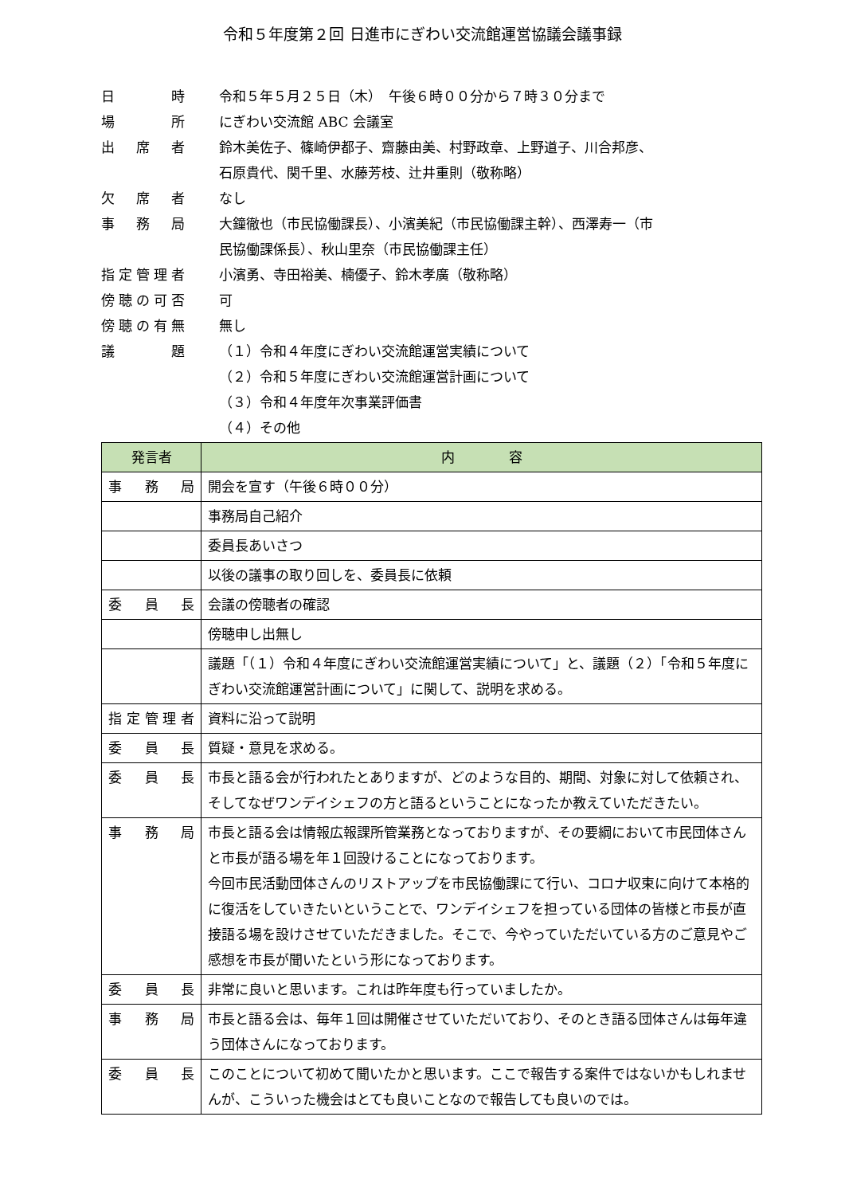令和５年度第２回 日進市にぎわい交流館運営協議会議事録
| 日 時 | 令和５年５月２５日（木） 午後６時００分から７時３０分まで |
| 場 所 | にぎわい交流館 ABC 会議室 |
| 出席者 | 鈴木美佐子、篠崎伊都子、齋藤由美、村野政章、上野道子、川合邦彦、 石原貴代、関千里、水藤芳枝、辻井重則（敬称略） |
| 欠席者 | なし |
| 事務局 | 大鐘徹也（市民協働課長）、小濱美紀（市民協働課主幹）、西澤寿一（市 民協働課係長）、秋山里奈（市民協働課主任） |
| 指定管理者 | 小濱勇、寺田裕美、楠優子、鈴木孝廣（敬称略） |
| 傍聴の可否 | 可 |
| 傍聴の有無 | 無し |
| 議 題 | （１）令和４年度にぎわい交流館運営実績について （２）令和５年度にぎわい交流館運営計画について （３）令和４年度年次事業評価書 （４）その他 |
| 発言者 | 内 容 |
| --- | --- |
| 事務局 | 開会を宣す（午後６時００分） |
| | 事務局自己紹介 |
| | 委員長あいさつ |
| | 以後の議事の取り回しを、委員長に依頼 |
| 委員長 | 会議の傍聴者の確認 |
| | 傍聴申し出無し |
| | 議題「（１）令和４年度にぎわい交流館運営実績について」と、議題（２）「令和５年度にぎわい交流館運営計画について」に関して、説明を求める。 |
| 指定管理者 | 資料に沿って説明 |
| 委員長 | 質疑・意見を求める。 |
| 委員長 | 市長と語る会が行われたとありますが、どのような目的、期間、対象に対して依頼され、そしてなぜワンデイシェフの方と語るということになったか教えていただきたい。 |
| 事務局 | 市長と語る会は情報広報課所管業務となっておりますが、その要綱において市民団体さんと市長が語る場を年１回設けることになっております。 今回市民活動団体さんのリストアップを市民協働課にて行い、コロナ収束に向けて本格的に復活をしていきたいということで、ワンデイシェフを担っている団体の皆様と市長が直接語る場を設けさせていただきました。そこで、今やっていただいている方のご意見やご感想を市長が聞いたという形になっております。 |
| 委員長 | 非常に良いと思います。これは昨年度も行っていましたか。 |
| 事務局 | 市長と語る会は、毎年１回は開催させていただいており、そのとき語る団体さんは毎年違う団体さんになっております。 |
| 委員長 | このことについて初めて聞いたかと思います。ここで報告する案件ではないかもしれませんが、こういった機会はとても良いことなので報告しても良いのでは。 |